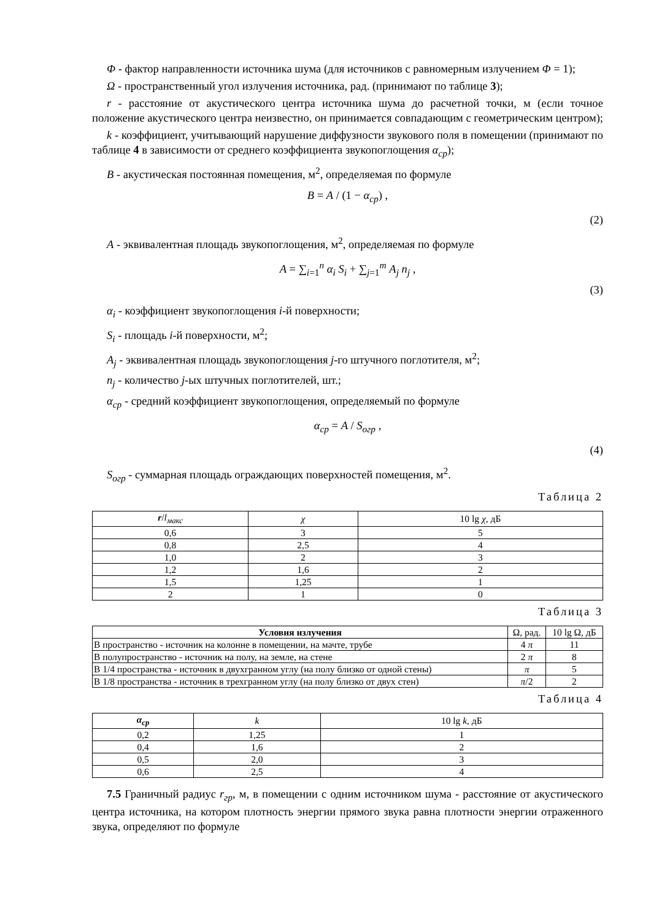Φ - фактор направленности источника шума (для источников с равномерным излучением Φ = 1);
Ω - пространственный угол излучения источника, рад. (принимают по таблице 3);
r - расстояние от акустического центра источника шума до расчетной точки, м (если точное положение акустического центра неизвестно, он принимается совпадающим с геометрическим центром);
k - коэффициент, учитывающий нарушение диффузности звукового поля в помещении (принимают по таблице 4 в зависимости от среднего коэффициента звукопоглощения α<sub>ср</sub>);
B - акустическая постоянная помещения, м<sup>2</sup>, определяемая по формуле
B = A / (1 − α<sub>ср</sub>) ,
(2)
A - эквивалентная площадь звукопоглощения, м<sup>2</sup>, определяемая по формуле
A = ∑<sub>i=1</sub><sup>n</sup> α<sub>i</sub> S<sub>i</sub> + ∑<sub>j=1</sub><sup>m</sup> A<sub>j</sub> n<sub>j</sub> ,
(3)
α<sub>i</sub> - коэффициент звукопоглощения i-й поверхности;
S<sub>i</sub> - площадь i-й поверхности, м<sup>2</sup>;
A<sub>j</sub> - эквивалентная площадь звукопоглощения j-го штучного поглотителя, м<sup>2</sup>;
n<sub>j</sub> - количество j-ых штучных поглотителей, шт.;
α<sub>ср</sub> - средний коэффициент звукопоглощения, определяемый по формуле
α<sub>ср</sub> = A / S<sub>огр</sub> ,
(4)
S<sub>огр</sub> - суммарная площадь ограждающих поверхностей помещения, м<sup>2</sup>.
Таблица 2
| r / l<sub>макс</sub> | χ | 10 lg χ , дБ |
| --- | --- | --- |
| 0,6 | 3 | 5 |
| 0,8 | 2,5 | 4 |
| 1,0 | 2 | 3 |
| 1,2 | 1,6 | 2 |
| 1,5 | 1,25 | 1 |
| 2 | 1 | 0 |
Таблица 3
| Условия излучения | Ω, рад. | 10 lg Ω, дБ |
| --- | --- | --- |
| В пространство - источник на колонне в помещении, на мачте, трубе | 4 π | 11 |
| В полупространство - источник на полу, на земле, на стене | 2 π | 8 |
| В 1/4 пространства - источник в двухгранном углу (на полу близко от одной стены) | π | 5 |
| В 1/8 пространства - источник в трехгранном углу (на полу близко от двух стен) | π /2 | 2 |
Таблица 4
| α<sub>ср</sub> | k | 10 lg k , дБ |
| --- | --- | --- |
| 0,2 | 1,25 | 1 |
| 0,4 | 1,6 | 2 |
| 0,5 | 2,0 | 3 |
| 0,6 | 2,5 | 4 |
7.5 Граничный радиус r<sub>гр</sub>, м, в помещении с одним источником шума - расстояние от акустического центра источника, на котором плотность энергии прямого звука равна плотности энергии отраженного звука, определяют по формуле